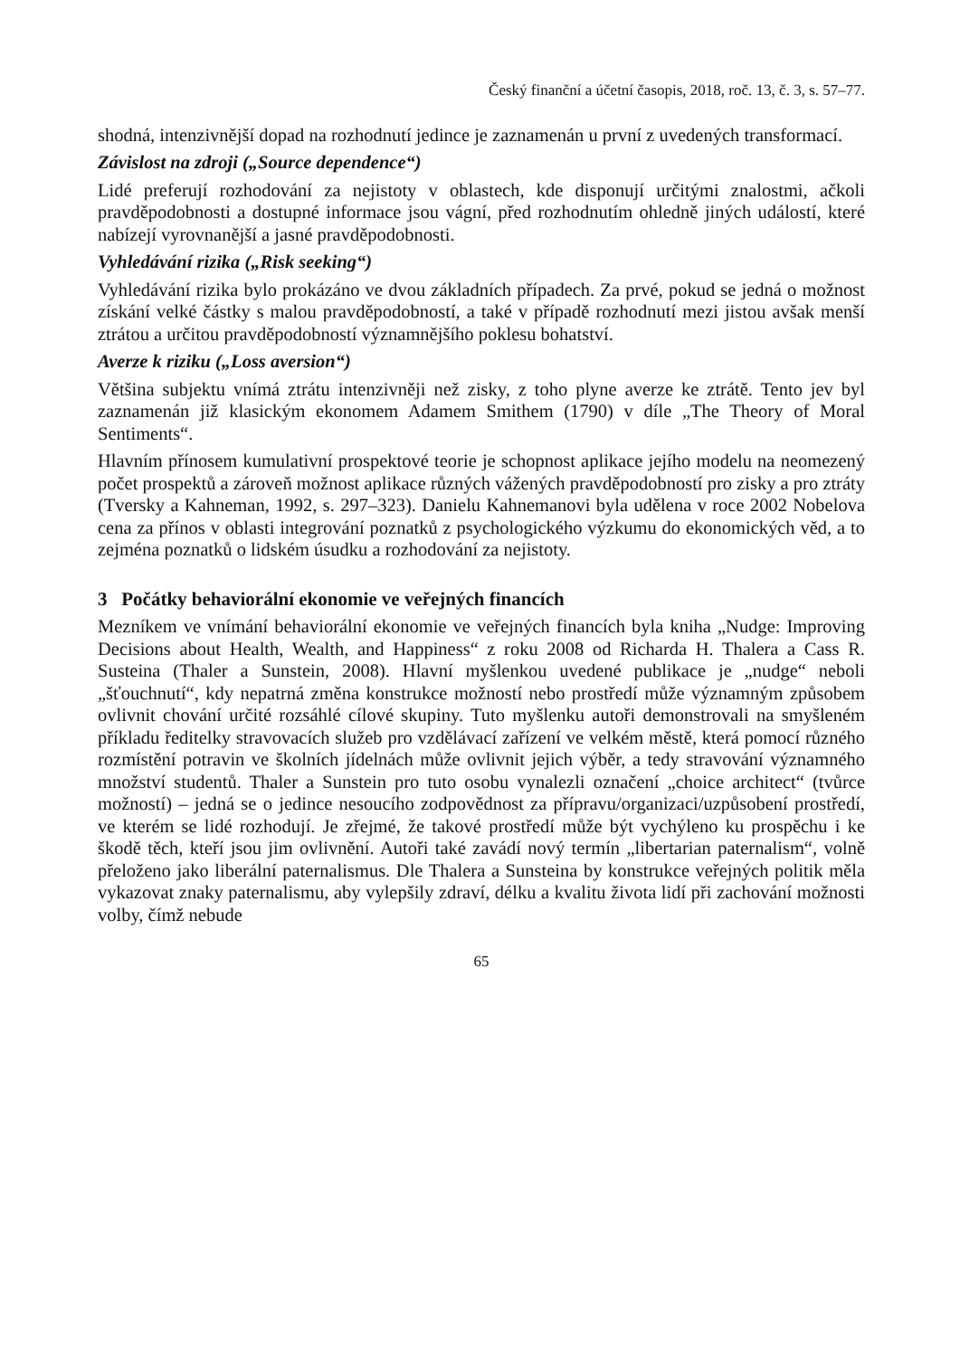Český finanční a účetní časopis, 2018, roč. 13, č. 3, s. 57–77.
shodná, intenzivnější dopad na rozhodnutí jedince je zaznamenán u první z uvedených transformací.
Závislost na zdroji („Source dependence“)
Lidé preferují rozhodování za nejistoty v oblastech, kde disponují určitými znalostmi, ačkoli pravděpodobnosti a dostupné informace jsou vágní, před rozhodnutím ohledně jiných událostí, které nabízejí vyrovnanější a jasné pravděpodobnosti.
Vyhledávání rizika („Risk seeking“)
Vyhledávání rizika bylo prokázáno ve dvou základních případech. Za prvé, pokud se jedná o možnost získání velké částky s malou pravděpodobností, a také v případě rozhodnutí mezi jistou avšak menší ztrátou a určitou pravděpodobností významnějšího poklesu bohatství.
Averze k riziku („Loss aversion“)
Většina subjektu vnímá ztrátu intenzivněji než zisky, z toho plyne averze ke ztrátě. Tento jev byl zaznamenán již klasickým ekonomem Adamem Smithem (1790) v díle „The Theory of Moral Sentiments“.
Hlavním přínosem kumulativní prospektové teorie je schopnost aplikace jejího modelu na neomezený počet prospektů a zároveň možnost aplikace různých vážených pravděpodobností pro zisky a pro ztráty (Tversky a Kahneman, 1992, s. 297–323). Danielu Kahnemanovi byla udělena v roce 2002 Nobelova cena za přínos v oblasti integrování poznatků z psychologického výzkumu do ekonomických věd, a to zejména poznatků o lidském úsudku a rozhodování za nejistoty.
3 Počátky behaviorální ekonomie ve veřejných financích
Mezníkem ve vnímání behaviorální ekonomie ve veřejných financích byla kniha „Nudge: Improving Decisions about Health, Wealth, and Happiness“ z roku 2008 od Richarda H. Thalera a Cass R. Susteina (Thaler a Sunstein, 2008). Hlavní myšlenkou uvedené publikace je „nudge“ neboli „šťouchnutí“, kdy nepatrná změna konstrukce možností nebo prostředí může významným způsobem ovlivnit chování určité rozsáhlé cílové skupiny. Tuto myšlenku autoři demonstrovali na smyšleném příkladu ředitelky stravovacích služeb pro vzdělávací zařízení ve velkém městě, která pomocí různého rozmístění potravin ve školních jídelnách může ovlivnit jejich výběr, a tedy stravování významného množství studentů. Thaler a Sunstein pro tuto osobu vynalezli označení „choice architect“ (tvůrce možností) – jedná se o jedince nesoucího zodpovědnost za přípravu/organizaci/uzpůsobení prostředí, ve kterém se lidé rozhodují. Je zřejmé, že takové prostředí může být vychýleno ku prospěchu i ke škodě těch, kteří jsou jim ovlivnění. Autoři také zavádí nový termín „libertarian paternalism“, volně přeloženo jako liberální paternalismus. Dle Thalera a Sunsteina by konstrukce veřejných politik měla vykazovat znaky paternalismu, aby vylepšily zdraví, délku a kvalitu života lidí při zachování možnosti volby, čímž nebude
65